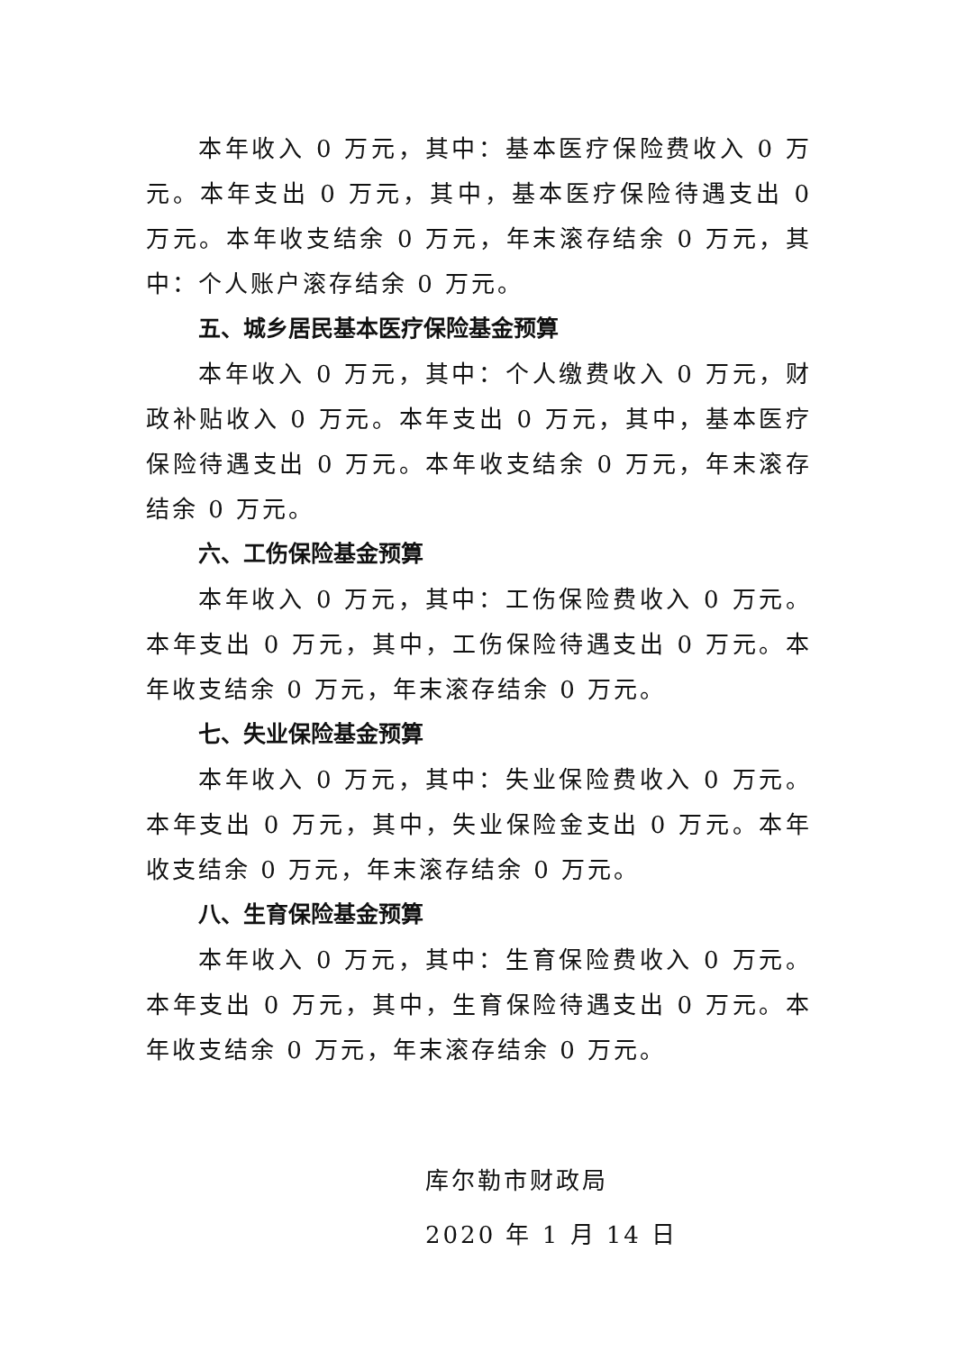本年收入 0 万元，其中：基本医疗保险费收入 0 万元。本年支出 0 万元，其中，基本医疗保险待遇支出 0 万元。本年收支结余 0 万元，年末滚存结余 0 万元，其中：个人账户滚存结余 0 万元。
五、城乡居民基本医疗保险基金预算
本年收入 0 万元，其中：个人缴费收入 0 万元，财政补贴收入 0 万元。本年支出 0 万元，其中，基本医疗保险待遇支出 0 万元。本年收支结余 0 万元，年末滚存结余 0 万元。
六、工伤保险基金预算
本年收入 0 万元，其中：工伤保险费收入 0 万元。本年支出 0 万元，其中，工伤保险待遇支出 0 万元。本年收支结余 0 万元，年末滚存结余 0 万元。
七、失业保险基金预算
本年收入 0 万元，其中：失业保险费收入 0 万元。本年支出 0 万元，其中，失业保险金支出 0 万元。本年收支结余 0 万元，年末滚存结余 0 万元。
八、生育保险基金预算
本年收入 0 万元，其中：生育保险费收入 0 万元。本年支出 0 万元，其中，生育保险待遇支出 0 万元。本年收支结余 0 万元，年末滚存结余 0 万元。
库尔勒市财政局
2020 年 1 月 14 日